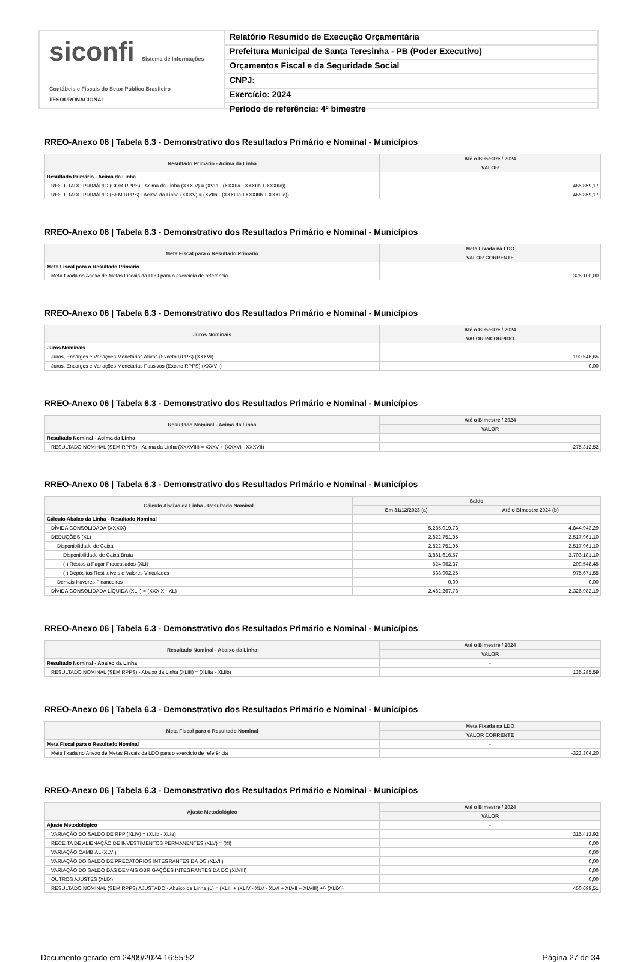siconfi Sistema de Informações Contábeis e Fiscais do Setor Público Brasileiro
TESOURONACIONAL
Relatório Resumido de Execução Orçamentária
Prefeitura Municipal de Santa Teresinha - PB (Poder Executivo)
Orçamentos Fiscal e da Seguridade Social
CNPJ:
Exercício: 2024
Período de referência: 4º bimestre
RREO-Anexo 06 | Tabela 6.3 - Demonstrativo dos Resultados Primário e Nominal - Municípios
| Resultado Primário - Acima da Linha | Até o Bimestre / 2024 |
| --- | --- |
| | VALOR |
| Resultado Primário - Acima da Linha | - |
| RESULTADO PRIMÁRIO (COM RPPS) - Acima da Linha (XXXIV) = (XVIa - (XXXIIa +XXXIIb + XXXIIc)) | -465.859,17 |
| RESULTADO PRIMÁRIO (SEM RPPS) - Acima da Linha (XXXV) = (XVIIa - (XXXIIIa +XXXIIIb + XXXIIIc)) | -465.859,17 |
RREO-Anexo 06 | Tabela 6.3 - Demonstrativo dos Resultados Primário e Nominal - Municípios
| Meta Fiscal para o Resultado Primário | Meta Fixada na LDO |
| --- | --- |
| | VALOR CORRENTE |
| Meta Fiscal para o Resultado Primário | - |
| Meta fixada no Anexo de Metas Fiscais da LDO para o exercício de referência | 325.100,00 |
RREO-Anexo 06 | Tabela 6.3 - Demonstrativo dos Resultados Primário e Nominal - Municípios
| Juros Nominais | Até o Bimestre / 2024 |
| --- | --- |
| | VALOR INCORRIDO |
| Juros Nominais | - |
| Juros, Encargos e Variações Monetárias Ativos (Exceto RPPS) (XXXVI) | 190.546,65 |
| Juros, Encargos e Variações Monetárias Passivos (Exceto RPPS) (XXXVII) | 0,00 |
RREO-Anexo 06 | Tabela 6.3 - Demonstrativo dos Resultados Primário e Nominal - Municípios
| Resultado Nominal - Acima da Linha | Até o Bimestre / 2024 |
| --- | --- |
| | VALOR |
| Resultado Nominal - Acima da Linha | - |
| RESULTADO NOMINAL (SEM RPPS) - Acima da Linha (XXXVIII) = XXXV + (XXXVI - XXXVII) | -275.312,52 |
RREO-Anexo 06 | Tabela 6.3 - Demonstrativo dos Resultados Primário e Nominal - Municípios
| Cálculo Abaixo da Linha - Resultado Nominal | Saldo | |
| --- | --- | --- |
| | Em 31/12/2023 (a) | Até o Bimestre 2024 (b) |
| Cálculo Abaixo da Linha - Resultado Nominal | - | - |
| DÍVIDA CONSOLIDADA (XXXIX) | 5.285.019,73 | 4.844.943,29 |
| DEDUÇÕES (XL) | 2.822.751,95 | 2.517.961,10 |
| Disponibilidade de Caixa | 2.822.751,95 | 2.517.961,10 |
| Disponibilidade de Caixa Bruta | 3.881.616,57 | 3.703.181,10 |
| (-) Restos a Pagar Processados (XLI) | 524.962,37 | 209.548,45 |
| (-) Depósitos Restituíveis e Valores Vinculados | 533.902,25 | 975.671,55 |
| Demais Haveres Financeiros | 0,00 | 0,00 |
| DÍVIDA CONSOLIDADA LÍQUIDA (XLII) = (XXXIX - XL) | 2.462.267,78 | 2.326.982,19 |
RREO-Anexo 06 | Tabela 6.3 - Demonstrativo dos Resultados Primário e Nominal - Municípios
| Resultado Nominal - Abaixo da Linha | Até o Bimestre / 2024 |
| --- | --- |
| | VALOR |
| Resultado Nominal - Abaixo da Linha | - |
| RESULTADO NOMINAL (SEM RPPS) - Abaixo da Linha (XLIII) = (XLIIa - XLIIb) | 135.285,59 |
RREO-Anexo 06 | Tabela 6.3 - Demonstrativo dos Resultados Primário e Nominal - Municípios
| Meta Fiscal para o Resultado Nominal | Meta Fixada na LDO |
| --- | --- |
| | VALOR CORRENTE |
| Meta Fiscal para o Resultado Nominal | - |
| Meta fixada no Anexo de Metas Fiscais da LDO para o exercício de referência | -323.304,20 |
RREO-Anexo 06 | Tabela 6.3 - Demonstrativo dos Resultados Primário e Nominal - Municípios
| Ajuste Metodológico | Até o Bimestre / 2024 |
| --- | --- |
| | VALOR |
| Ajuste Metodológico | - |
| VARIAÇÃO DO SALDO DE RPP (XLIV) = (XLIb - XLIa) | 315.413,92 |
| RECEITA DE ALIENAÇÃO DE INVESTIMENTOS PERMANENTES (XLV) = (XI) | 0,00 |
| VARIAÇÃO CAMBIAL (XLVI) | 0,00 |
| VARIAÇÃO DO SALDO DE PRECATÓRIOS INTEGRANTES DA DC (XLVII) | 0,00 |
| VARIAÇÃO DO SALDO DAS DEMAIS OBRIGAÇÕES INTEGRANTES DA DC (XLVIII) | 0,00 |
| OUTROS AJUSTES (XLIX) | 0,00 |
| RESULTADO NOMINAL (SEM RPPS) AJUSTADO - Abaixo da Linha (L) = (XLIII + (XLIV - XLV - XLVI + XLVII + XLVIII) +/- (XLIX)) | 450.699,51 |
Documento gerado em 24/09/2024 16:55:52 Página 27 de 34